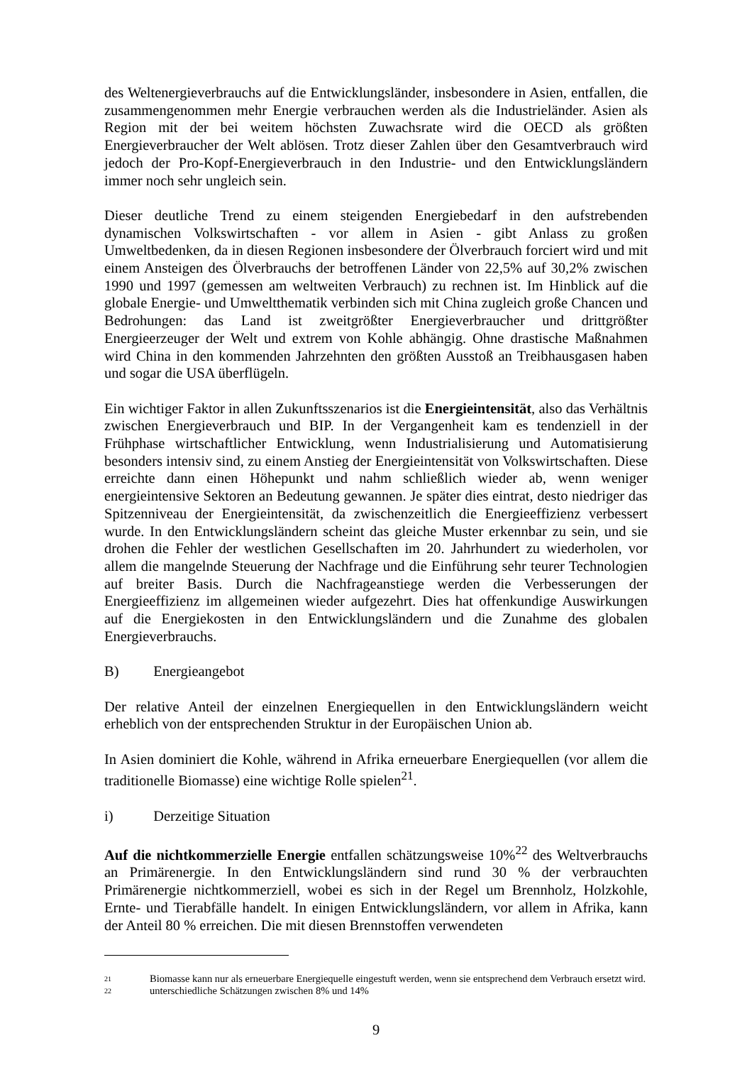des Weltenergieverbrauchs auf die Entwicklungsländer, insbesondere in Asien, entfallen, die zusammengenommen mehr Energie verbrauchen werden als die Industrieländer. Asien als Region mit der bei weitem höchsten Zuwachsrate wird die OECD als größten Energieverbraucher der Welt ablösen. Trotz dieser Zahlen über den Gesamtverbrauch wird jedoch der Pro-Kopf-Energieverbrauch in den Industrie- und den Entwicklungsländern immer noch sehr ungleich sein.
Dieser deutliche Trend zu einem steigenden Energiebedarf in den aufstrebenden dynamischen Volkswirtschaften - vor allem in Asien - gibt Anlass zu großen Umweltbedenken, da in diesen Regionen insbesondere der Ölverbrauch forciert wird und mit einem Ansteigen des Ölverbrauchs der betroffenen Länder von 22,5% auf 30,2% zwischen 1990 und 1997 (gemessen am weltweiten Verbrauch) zu rechnen ist. Im Hinblick auf die globale Energie- und Umweltthematik verbinden sich mit China zugleich große Chancen und Bedrohungen: das Land ist zweitgrößter Energieverbraucher und drittgrößter Energieerzeuger der Welt und extrem von Kohle abhängig. Ohne drastische Maßnahmen wird China in den kommenden Jahrzehnten den größten Ausstoß an Treibhausgasen haben und sogar die USA überflügeln.
Ein wichtiger Faktor in allen Zukunftsszenarios ist die Energieintensität, also das Verhältnis zwischen Energieverbrauch und BIP. In der Vergangenheit kam es tendenziell in der Frühphase wirtschaftlicher Entwicklung, wenn Industrialisierung und Automatisierung besonders intensiv sind, zu einem Anstieg der Energieintensität von Volkswirtschaften. Diese erreichte dann einen Höhepunkt und nahm schließlich wieder ab, wenn weniger energieintensive Sektoren an Bedeutung gewannen. Je später dies eintrat, desto niedriger das Spitzenniveau der Energieintensität, da zwischenzeitlich die Energieeffizienz verbessert wurde. In den Entwicklungsländern scheint das gleiche Muster erkennbar zu sein, und sie drohen die Fehler der westlichen Gesellschaften im 20. Jahrhundert zu wiederholen, vor allem die mangelnde Steuerung der Nachfrage und die Einführung sehr teurer Technologien auf breiter Basis. Durch die Nachfrageanstiege werden die Verbesserungen der Energieeffizienz im allgemeinen wieder aufgezehrt. Dies hat offenkundige Auswirkungen auf die Energiekosten in den Entwicklungsländern und die Zunahme des globalen Energieverbrauchs.
B) Energieangebot
Der relative Anteil der einzelnen Energiequellen in den Entwicklungsländern weicht erheblich von der entsprechenden Struktur in der Europäischen Union ab.
In Asien dominiert die Kohle, während in Afrika erneuerbare Energiequellen (vor allem die traditionelle Biomasse) eine wichtige Rolle spielen<sup>21</sup>.
i) Derzeitige Situation
Auf die nichtkommerzielle Energie entfallen schätzungsweise 10%<sup>22</sup> des Weltverbrauchs an Primärenergie. In den Entwicklungsländern sind rund 30 % der verbrauchten Primärenergie nichtkommerziell, wobei es sich in der Regel um Brennholz, Holzkohle, Ernte- und Tierabfälle handelt. In einigen Entwicklungsländern, vor allem in Afrika, kann der Anteil 80 % erreichen. Die mit diesen Brennstoffen verwendeten
21 Biomasse kann nur als erneuerbare Energiequelle eingestuft werden, wenn sie entsprechend dem Verbrauch ersetzt wird.
22 unterschiedliche Schätzungen zwischen 8% und 14%
9